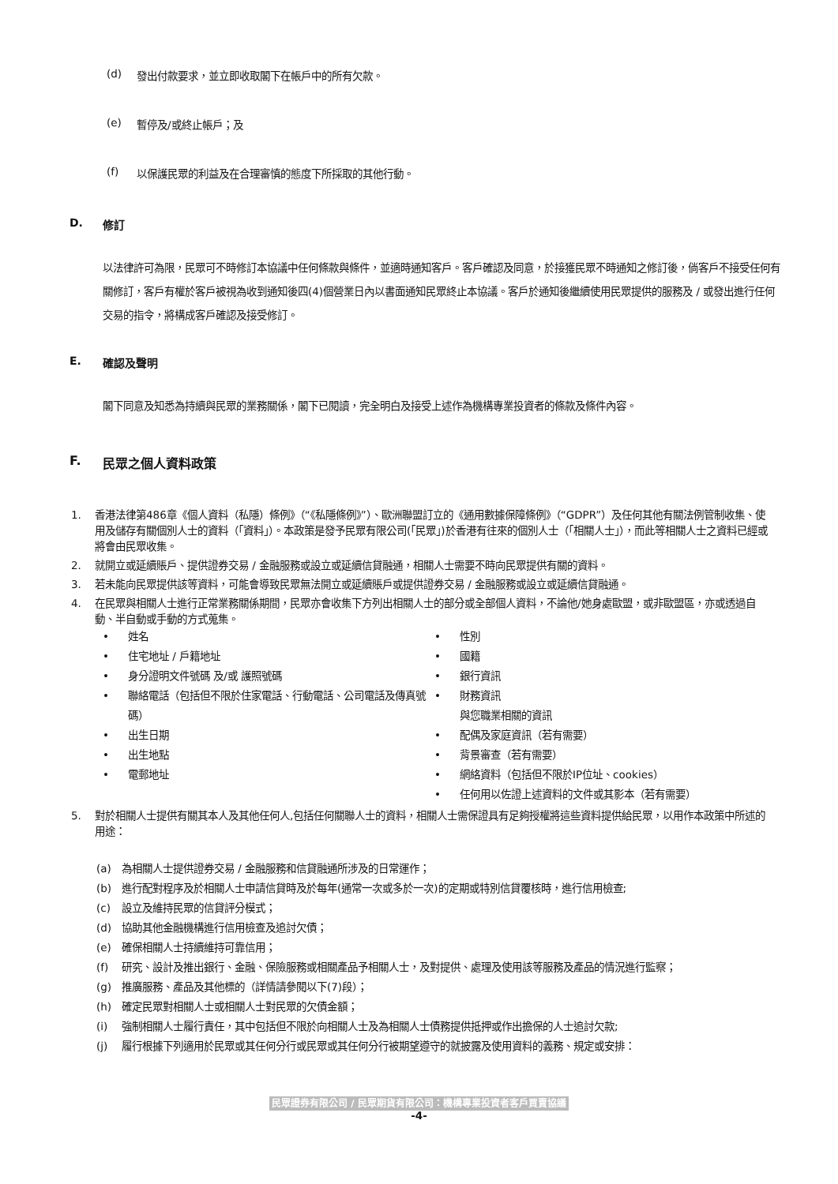(d) 發出付款要求，並立即收取閣下在帳戶中的所有欠款。
(e) 暫停及/或終止帳戶；及
(f) 以保護民眾的利益及在合理審慎的態度下所採取的其他行動。
D. 修訂
以法律許可為限，民眾可不時修訂本協議中任何條款與條件，並適時通知客戶。客戶確認及同意，於接獲民眾不時通知之修訂後，倘客戶不接受任何有關修訂，客戶有權於客戶被視為收到通知後四(4)個營業日內以書面通知民眾終止本協議。客戶於通知後繼續使用民眾提供的服務及 / 或發出進行任何交易的指令，將構成客戶確認及接受修訂。
E. 確認及聲明
閣下同意及知悉為持續與民眾的業務關係，閣下已閱讀，完全明白及接受上述作為機構專業投資者的條款及條件內容。
F. 民眾之個人資料政策
1. 香港法律第486章《個人資料（私隱）條例》（“《私隱條例》”）、歐洲聯盟訂立的《通用數據保障條例》（“GDPR”）及任何其他有關法例管制收集、使用及儲存有關個別人士的資料（「資料」）。本政策是發予民眾有限公司(「民眾」)於香港有往來的個別人士（「相關人士」），而此等相關人士之資料已經或將會由民眾收集。
2. 就開立或延續賬戶、提供證券交易 / 金融服務或設立或延續信貸融通，相關人士需要不時向民眾提供有關的資料。
3. 若未能向民眾提供該等資料，可能會導致民眾無法開立或延續賬戶或提供證券交易 / 金融服務或設立或延續信貸融通。
4. 在民眾與相關人士進行正常業務關係期間，民眾亦會收集下方列出相關人士的部分或全部個人資料，不論他/她身處歐盟，或非歐盟區，亦或透過自動、半自動或手動的方式蒐集。
姓名
性別
住宅地址 / 戶籍地址
國籍
身分證明文件號碼 及/或 護照號碼
銀行資訊
聯絡電話（包括但不限於住家電話、行動電話、公司電話及傳真號碼）
財務資訊
與您職業相關的資訊
出生日期
配偶及家庭資訊（若有需要）
出生地點
背景審查（若有需要）
電郵地址
網絡資料（包括但不限於IP位址、cookies）
-
任何用以佐證上述資料的文件或其影本（若有需要）
5. 對於相關人士提供有關其本人及其他任何人,包括任何關聯人士的資料，相關人士需保證具有足夠授權將這些資料提供給民眾，以用作本政策中所述的用途：
(a) 為相關人士提供證券交易 / 金融服務和信貸融通所涉及的日常運作；
(b) 進行配對程序及於相關人士申請信貸時及於每年(通常一次或多於一次)的定期或特別信貸覆核時，進行信用檢查;
(c) 設立及維持民眾的信貸評分模式；
(d) 協助其他金融機構進行信用檢查及追討欠債；
(e) 確保相關人士持續維持可靠信用；
(f) 研究、設計及推出銀行、金融、保險服務或相關產品予相關人士，及對提供、處理及使用該等服務及產品的情況進行監察；
(g) 推廣服務、產品及其他標的（詳情請參閱以下(7)段）；
(h) 確定民眾對相關人士或相關人士對民眾的欠債金額；
(i) 強制相關人士履行責任，其中包括但不限於向相關人士及為相關人士債務提供抵押或作出擔保的人士追討欠款;
(j) 履行根據下列適用於民眾或其任何分行或民眾或其任何分行被期望遵守的就披露及使用資料的義務、規定或安排：
民眾證券有限公司 / 民眾期貨有限公司：機構專業投資者客戶買賣協議
-4-